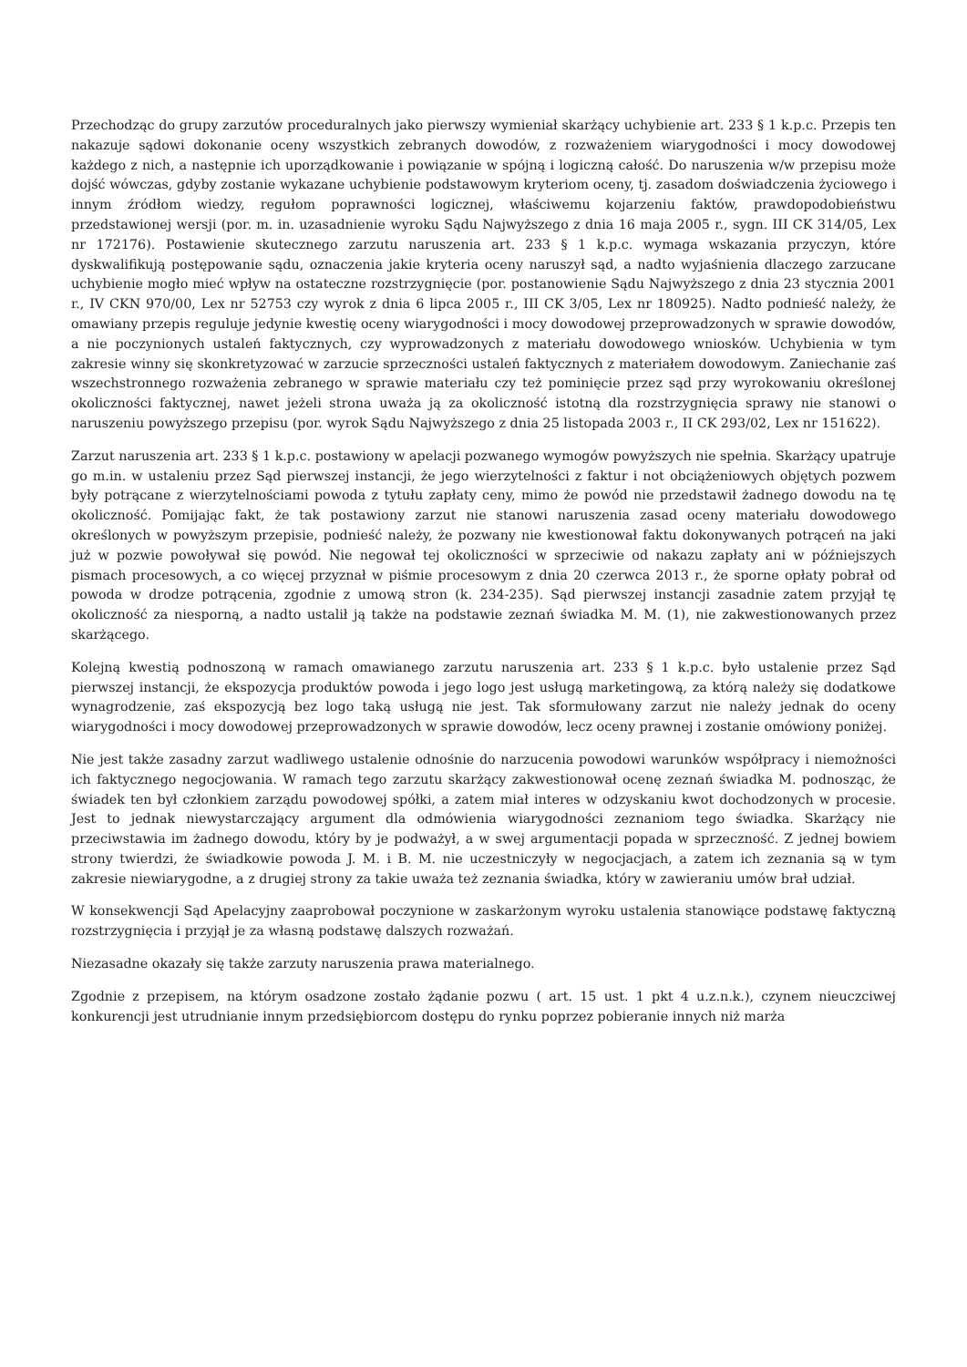Przechodząc do grupy zarzutów proceduralnych jako pierwszy wymieniał skarżący uchybienie art. 233 § 1 k.p.c. Przepis ten nakazuje sądowi dokonanie oceny wszystkich zebranych dowodów, z rozważeniem wiarygodności i mocy dowodowej każdego z nich, a następnie ich uporządkowanie i powiązanie w spójną i logiczną całość. Do naruszenia w/w przepisu może dojść wówczas, gdyby zostanie wykazane uchybienie podstawowym kryteriom oceny, tj. zasadom doświadczenia życiowego i innym źródłom wiedzy, regułom poprawności logicznej, właściwemu kojarzeniu faktów, prawdopodobieństwu przedstawionej wersji (por. m. in. uzasadnienie wyroku Sądu Najwyższego z dnia 16 maja 2005 r., sygn. III CK 314/05, Lex nr 172176). Postawienie skutecznego zarzutu naruszenia art. 233 § 1 k.p.c. wymaga wskazania przyczyn, które dyskwalifikują postępowanie sądu, oznaczenia jakie kryteria oceny naruszył sąd, a nadto wyjaśnienia dlaczego zarzucane uchybienie mogło mieć wpływ na ostateczne rozstrzygnięcie (por. postanowienie Sądu Najwyższego z dnia 23 stycznia 2001 r., IV CKN 970/00, Lex nr 52753 czy wyrok z dnia 6 lipca 2005 r., III CK 3/05, Lex nr 180925). Nadto podnieść należy, że omawiany przepis reguluje jedynie kwestię oceny wiarygodności i mocy dowodowej przeprowadzonych w sprawie dowodów, a nie poczynionych ustaleń faktycznych, czy wyprowadzonych z materiału dowodowego wniosków. Uchybienia w tym zakresie winny się skonkretyzować w zarzucie sprzeczności ustaleń faktycznych z materiałem dowodowym. Zaniechanie zaś wszechstronnego rozważenia zebranego w sprawie materiału czy też pominięcie przez sąd przy wyrokowaniu określonej okoliczności faktycznej, nawet jeżeli strona uważa ją za okoliczność istotną dla rozstrzygnięcia sprawy nie stanowi o naruszeniu powyższego przepisu (por. wyrok Sądu Najwyższego z dnia 25 listopada 2003 r., II CK 293/02, Lex nr 151622).
Zarzut naruszenia art. 233 § 1 k.p.c. postawiony w apelacji pozwanego wymogów powyższych nie spełnia. Skarżący upatruje go m.in. w ustaleniu przez Sąd pierwszej instancji, że jego wierzytelności z faktur i not obciążeniowych objętych pozwem były potrącane z wierzytelnościami powoda z tytułu zapłaty ceny, mimo że powód nie przedstawił żadnego dowodu na tę okoliczność. Pomijając fakt, że tak postawiony zarzut nie stanowi naruszenia zasad oceny materiału dowodowego określonych w powyższym przepisie, podnieść należy, że pozwany nie kwestionował faktu dokonywanych potrąceń na jaki już w pozwie powoływał się powód. Nie negował tej okoliczności w sprzeciwie od nakazu zapłaty ani w późniejszych pismach procesowych, a co więcej przyznał w piśmie procesowym z dnia 20 czerwca 2013 r., że sporne opłaty pobrał od powoda w drodze potrącenia, zgodnie z umową stron (k. 234-235). Sąd pierwszej instancji zasadnie zatem przyjął tę okoliczność za niesporną, a nadto ustalił ją także na podstawie zeznań świadka M. M. (1), nie zakwestionowanych przez skarżącego.
Kolejną kwestią podnoszoną w ramach omawianego zarzutu naruszenia art. 233 § 1 k.p.c. było ustalenie przez Sąd pierwszej instancji, że ekspozycja produktów powoda i jego logo jest usługą marketingową, za którą należy się dodatkowe wynagrodzenie, zaś ekspozycją bez logo taką usługą nie jest. Tak sformułowany zarzut nie należy jednak do oceny wiarygodności i mocy dowodowej przeprowadzonych w sprawie dowodów, lecz oceny prawnej i zostanie omówiony poniżej.
Nie jest także zasadny zarzut wadliwego ustalenie odnośnie do narzucenia powodowi warunków współpracy i niemożności ich faktycznego negocjowania. W ramach tego zarzutu skarżący zakwestionował ocenę zeznań świadka M. podnosząc, że świadek ten był członkiem zarządu powodowej spółki, a zatem miał interes w odzyskaniu kwot dochodzonych w procesie. Jest to jednak niewystarczający argument dla odmówienia wiarygodności zeznaniom tego świadka. Skarżący nie przeciwstawia im żadnego dowodu, który by je podważył, a w swej argumentacji popada w sprzeczność. Z jednej bowiem strony twierdzi, że świadkowie powoda J. M. i B. M. nie uczestniczyły w negocjacjach, a zatem ich zeznania są w tym zakresie niewiarygodne, a z drugiej strony za takie uważa też zeznania świadka, który w zawieraniu umów brał udział.
W konsekwencji Sąd Apelacyjny zaaprobował poczynione w zaskarżonym wyroku ustalenia stanowiące podstawę faktyczną rozstrzygnięcia i przyjął je za własną podstawę dalszych rozważań.
Niezasadne okazały się także zarzuty naruszenia prawa materialnego.
Zgodnie z przepisem, na którym osadzone zostało żądanie pozwu ( art. 15 ust. 1 pkt 4 u.z.n.k.), czynem nieuczciwej konkurencji jest utrudnianie innym przedsiębiorcom dostępu do rynku poprzez pobieranie innych niż marża